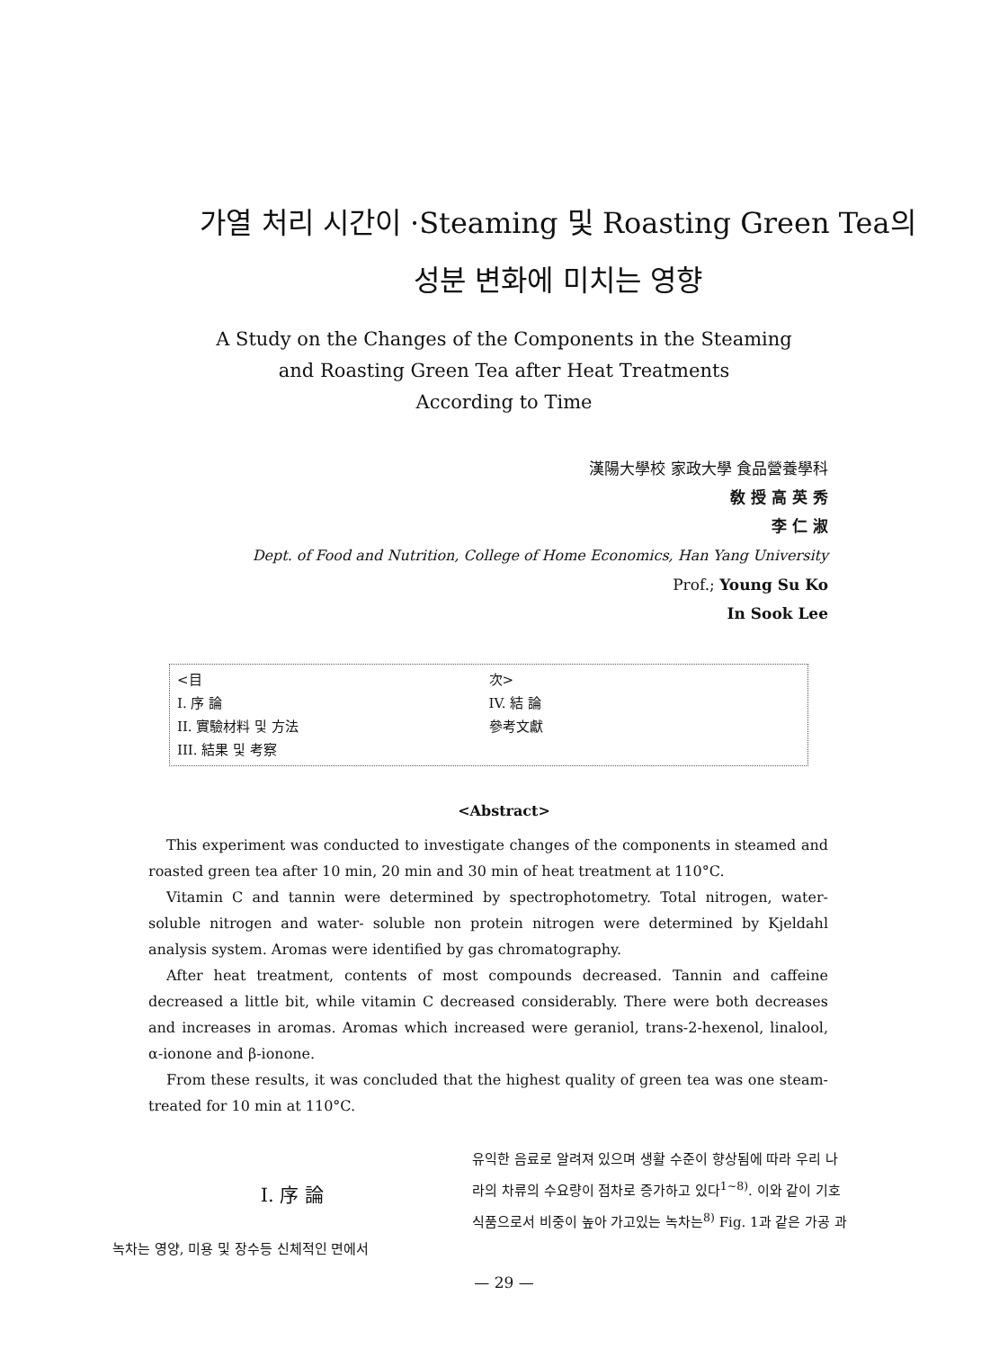가열 처리 시간이 ·Steaming 및 Roasting Green Tea의
성분 변화에 미치는 영향
A Study on the Changes of the Components in the Steaming
and Roasting Green Tea after Heat Treatments
According to Time
漢陽大學校 家政大學 食品營養學科
敎 授 高 英 秀
李 仁 淑
Dept. of Food and Nutrition, College of Home Economics, Han Yang University
Prof.; Young Su Ko
In Sook Lee
<目
I. 序 論
II. 實驗材料 및 方法
III. 結果 및 考察
次>
IV. 結 論
參考文獻
<Abstract>
This experiment was conducted to investigate changes of the components in steamed and roasted green tea after 10 min, 20 min and 30 min of heat treatment at 110°C.
Vitamin C and tannin were determined by spectrophotometry. Total nitrogen, water- soluble nitrogen and water- soluble non protein nitrogen were determined by Kjeldahl analysis system. Aromas were identified by gas chromatography.
After heat treatment, contents of most compounds decreased. Tannin and caffeine decreased a little bit, while vitamin C decreased considerably. There were both decreases and increases in aromas. Aromas which increased were geraniol, trans-2-hexenol, linalool, α-ionone and β-ionone.
From these results, it was concluded that the highest quality of green tea was one steam- treated for 10 min at 110°C.
I. 序 論
녹차는 영양, 미용 및 장수등 신체적인 면에서
유익한 음료로 알려져 있으며 생활 수준이 향상됨에 따라 우리 나라의 차류의 수요량이 점차로 증가하고 있다<sup>1~8)</sup>. 이와 같이 기호 식품으로서 비중이 높아 가고있는 녹차는<sup>8)</sup> Fig. 1과 같은 가공 과
— 29 —